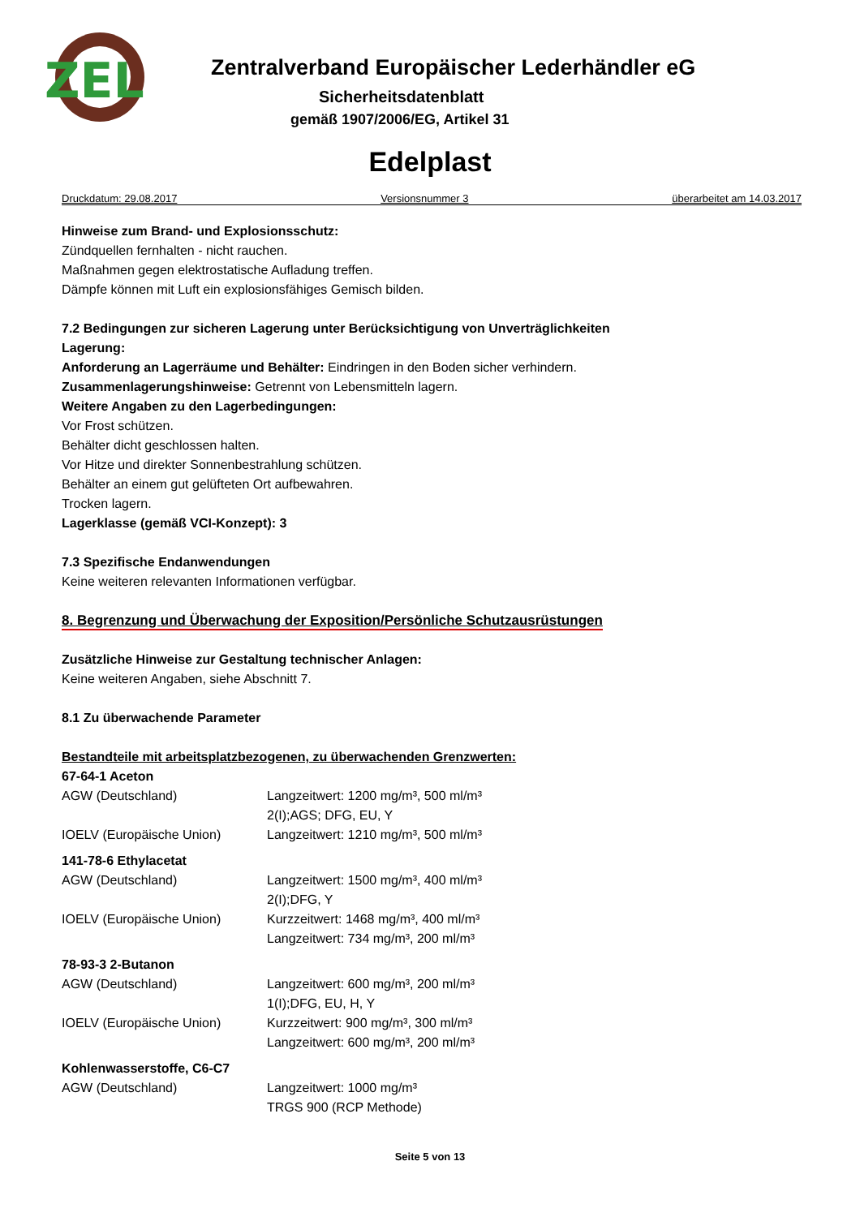ZEL
Zentralverband Europäischer Lederhändler eG
Sicherheitsdatenblatt
gemäß 1907/2006/EG, Artikel 31
Edelplast
Druckdatum: 29.08.2017 Versionsnummer 3 überarbeitet am 14.03.2017
Hinweise zum Brand- und Explosionsschutz:
Zündquellen fernhalten - nicht rauchen.
Maßnahmen gegen elektrostatische Aufladung treffen.
Dämpfe können mit Luft ein explosionsfähiges Gemisch bilden.
7.2 Bedingungen zur sicheren Lagerung unter Berücksichtigung von Unverträglichkeiten
Lagerung:
Anforderung an Lagerräume und Behälter: Eindringen in den Boden sicher verhindern.
Zusammenlagerungshinweise: Getrennt von Lebensmitteln lagern.
Weitere Angaben zu den Lagerbedingungen:
Vor Frost schützen.
Behälter dicht geschlossen halten.
Vor Hitze und direkter Sonnenbestrahlung schützen.
Behälter an einem gut gelüfteten Ort aufbewahren.
Trocken lagern.
Lagerklasse (gemäß VCI-Konzept): 3
7.3 Spezifische Endanwendungen
Keine weiteren relevanten Informationen verfügbar.
8. Begrenzung und Überwachung der Exposition/Persönliche Schutzausrüstungen
Zusätzliche Hinweise zur Gestaltung technischer Anlagen:
Keine weiteren Angaben, siehe Abschnitt 7.
8.1 Zu überwachende Parameter
Bestandteile mit arbeitsplatzbezogenen, zu überwachenden Grenzwerten:
| 67-64-1 Aceton | |
| AGW (Deutschland) | Langzeitwert: 1200 mg/m³, 500 ml/m³ 2(I);AGS; DFG, EU, Y |
| IOELV (Europäische Union) | Langzeitwert: 1210 mg/m³, 500 ml/m³ |
| 141-78-6 Ethylacetat | |
| AGW (Deutschland) | Langzeitwert: 1500 mg/m³, 400 ml/m³ 2(I);DFG, Y |
| IOELV (Europäische Union) | Kurzzeitwert: 1468 mg/m³, 400 ml/m³ Langzeitwert: 734 mg/m³, 200 ml/m³ |
| 78-93-3 2-Butanon | |
| AGW (Deutschland) | Langzeitwert: 600 mg/m³, 200 ml/m³ 1(I);DFG, EU, H, Y |
| IOELV (Europäische Union) | Kurzzeitwert: 900 mg/m³, 300 ml/m³ Langzeitwert: 600 mg/m³, 200 ml/m³ |
| Kohlenwasserstoffe, C6-C7 | |
| AGW (Deutschland) | Langzeitwert: 1000 mg/m³ TRGS 900 (RCP Methode) |
Seite 5 von 13